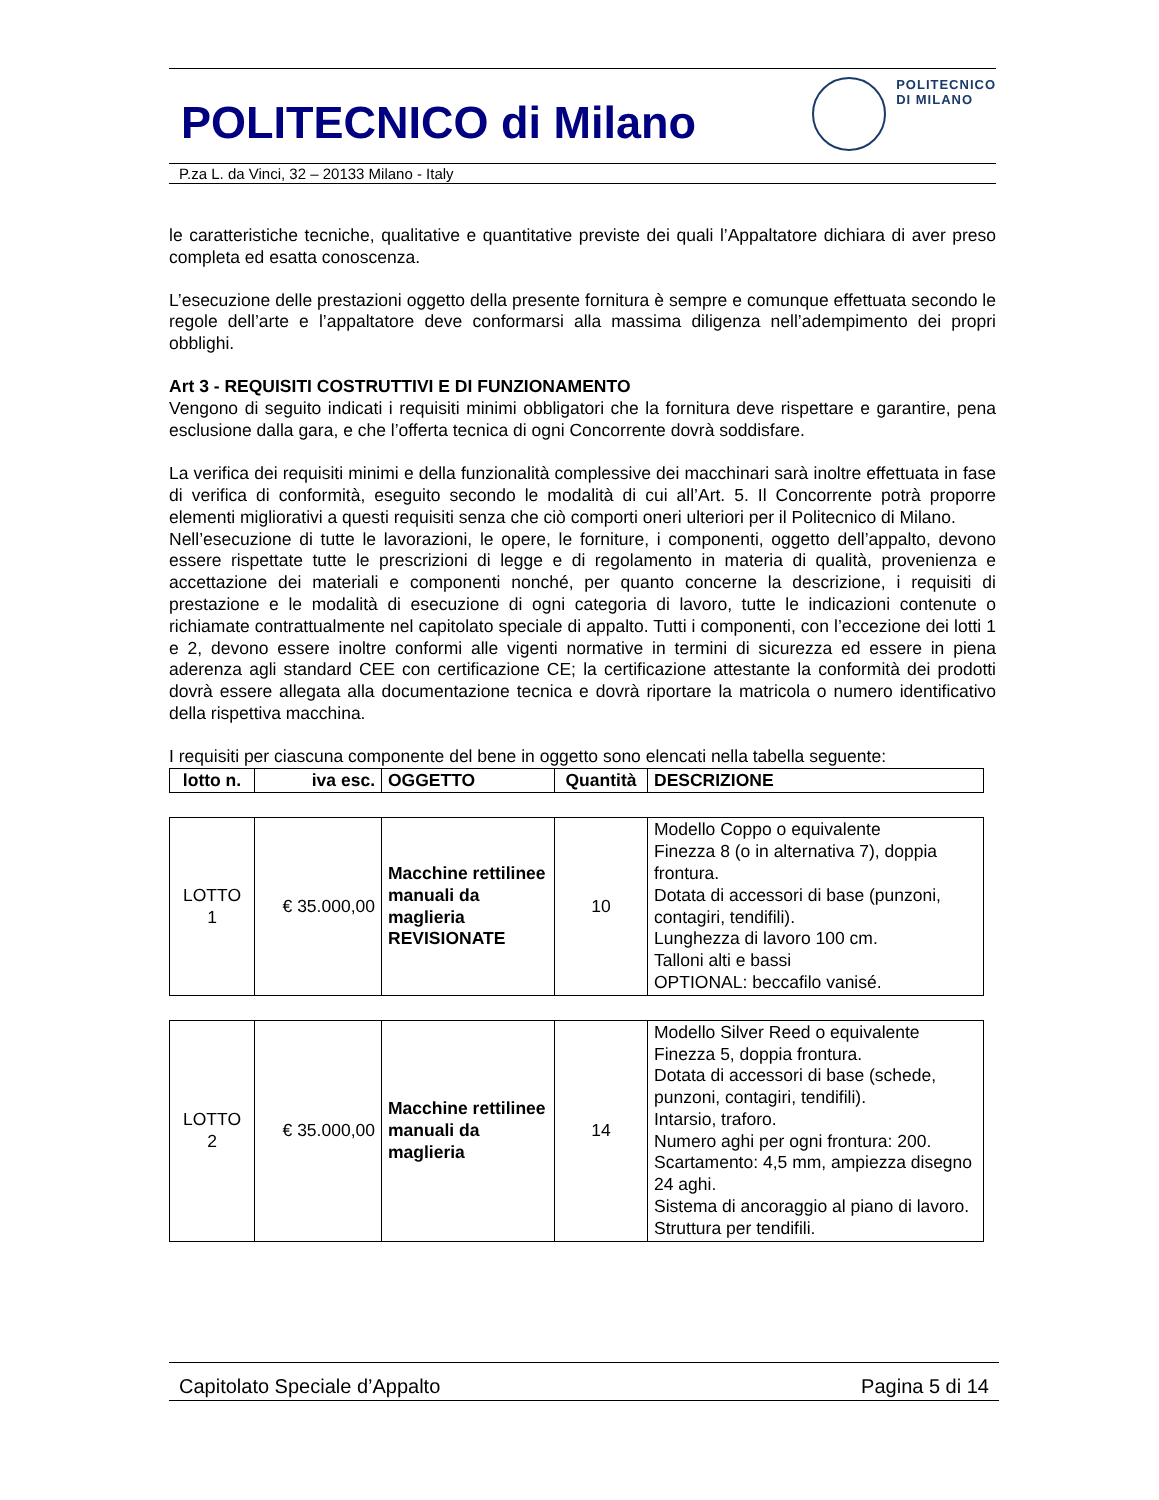POLITECNICO di Milano POLITECNICO
DI MILANO
P.za L. da Vinci, 32 – 20133 Milano - Italy
le caratteristiche tecniche, qualitative e quantitative previste dei quali l’Appaltatore dichiara di aver preso completa ed esatta conoscenza.
L’esecuzione delle prestazioni oggetto della presente fornitura è sempre e comunque effettuata secondo le regole dell’arte e l’appaltatore deve conformarsi alla massima diligenza nell’adempimento dei propri obblighi.
Art 3 - REQUISITI COSTRUTTIVI E DI FUNZIONAMENTO
Vengono di seguito indicati i requisiti minimi obbligatori che la fornitura deve rispettare e garantire, pena esclusione dalla gara, e che l’offerta tecnica di ogni Concorrente dovrà soddisfare.
La verifica dei requisiti minimi e della funzionalità complessive dei macchinari sarà inoltre effettuata in fase di verifica di conformità, eseguito secondo le modalità di cui all’Art. 5. Il Concorrente potrà proporre elementi migliorativi a questi requisiti senza che ciò comporti oneri ulteriori per il Politecnico di Milano.
Nell’esecuzione di tutte le lavorazioni, le opere, le forniture, i componenti, oggetto dell’appalto, devono essere rispettate tutte le prescrizioni di legge e di regolamento in materia di qualità, provenienza e accettazione dei materiali e componenti nonché, per quanto concerne la descrizione, i requisiti di prestazione e le modalità di esecuzione di ogni categoria di lavoro, tutte le indicazioni contenute o richiamate contrattualmente nel capitolato speciale di appalto. Tutti i componenti, con l’eccezione dei lotti 1 e 2, devono essere inoltre conformi alle vigenti normative in termini di sicurezza ed essere in piena aderenza agli standard CEE con certificazione CE; la certificazione attestante la conformità dei prodotti dovrà essere allegata alla documentazione tecnica e dovrà riportare la matricola o numero identificativo della rispettiva macchina.
I requisiti per ciascuna componente del bene in oggetto sono elencati nella tabella seguente:
| lotto n. | iva esc. | OGGETTO | Quantità | DESCRIZIONE |
| --- | --- | --- | --- | --- |
| LOTTO 1 | € 35.000,00 | Macchine rettilinee manuali da maglieria REVISIONATE | 10 | Modello Coppo o equivalente Finezza 8 (o in alternativa 7), doppia frontura. Dotata di accessori di base (punzoni, contagiri, tendifili). Lunghezza di lavoro 100 cm. Talloni alti e bassi OPTIONAL: beccafilo vanisé. |
| LOTTO 2 | € 35.000,00 | Macchine rettilinee manuali da maglieria | 14 | Modello Silver Reed o equivalente Finezza 5, doppia frontura. Dotata di accessori di base (schede, punzoni, contagiri, tendifili). Intarsio, traforo. Numero aghi per ogni frontura: 200. Scartamento: 4,5 mm, ampiezza disegno 24 aghi. Sistema di ancoraggio al piano di lavoro. Struttura per tendifili. |
Capitolato Speciale d’Appalto Pagina 5 di 14